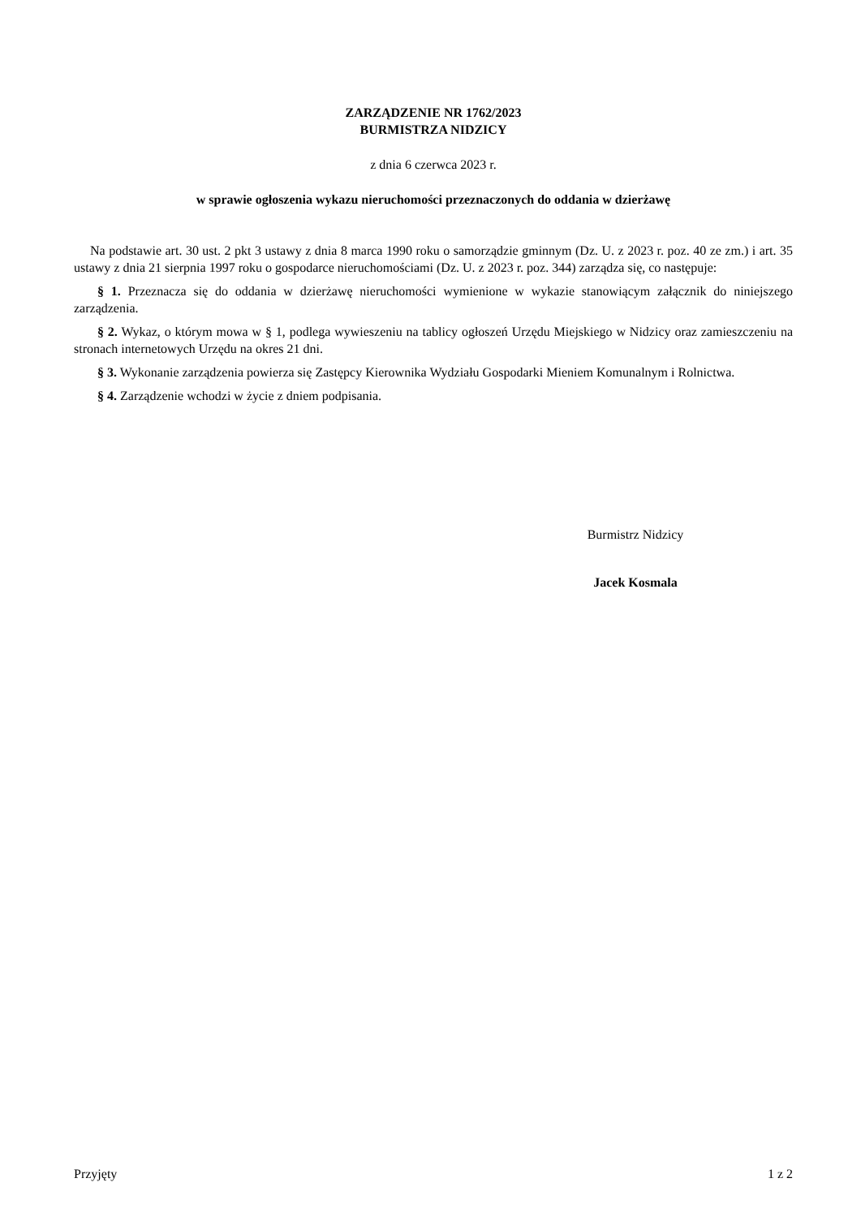ZARZĄDZENIE NR 1762/2023
BURMISTRZA NIDZICY
z dnia 6 czerwca 2023 r.
w sprawie ogłoszenia wykazu nieruchomości przeznaczonych do oddania w dzierżawę
Na podstawie art. 30 ust. 2 pkt 3 ustawy z dnia 8 marca 1990 roku o samorządzie gminnym (Dz. U. z 2023 r. poz. 40 ze zm.) i art. 35 ustawy z dnia 21 sierpnia 1997 roku o gospodarce nieruchomościami (Dz. U. z 2023 r. poz. 344) zarządza się, co następuje:
§ 1. Przeznacza się do oddania w dzierżawę nieruchomości wymienione w wykazie stanowiącym załącznik do niniejszego zarządzenia.
§ 2. Wykaz, o którym mowa w § 1, podlega wywieszeniu na tablicy ogłoszeń Urzędu Miejskiego w Nidzicy oraz zamieszczeniu na stronach internetowych Urzędu na okres 21 dni.
§ 3. Wykonanie zarządzenia powierza się Zastępcy Kierownika Wydziału Gospodarki Mieniem Komunalnym i Rolnictwa.
§ 4. Zarządzenie wchodzi w życie z dniem podpisania.
Burmistrz Nidzicy
Jacek Kosmala
Przyjęty 1 z 2